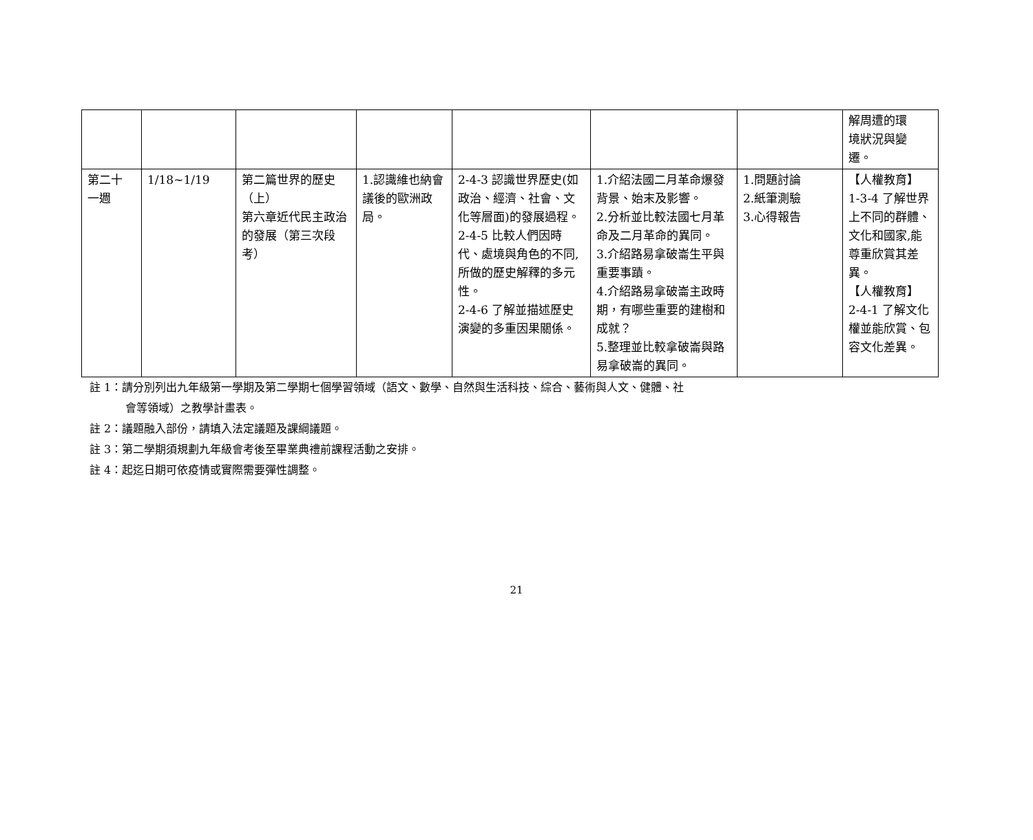| | | | | | | | 解周遭的環 境狀況與變 遷。 |
| 第二十 一週 | 1/18~1/19 | 第二篇世界的歷史（上） 第六章近代民主政治的發展（第三次段考） | 1.認識維也納會議後的歐洲政局。 | 2-4-3 認識世界歷史(如政治、經濟、社會、文化等層面)的發展過程。 2-4-5 比較人們因時代、處境與角色的不同,所做的歷史解釋的多元性。 2-4-6 了解並描述歷史演變的多重因果關係。 | 1.介紹法國二月革命爆發背景、始末及影響。 2.分析並比較法國七月革命及二月革命的異同。 3.介紹路易拿破崙生平與重要事蹟。 4.介紹路易拿破崙主政時期，有哪些重要的建樹和成就？ 5.整理並比較拿破崙與路易拿破崙的異同。 | 1.問題討論 2.紙筆測驗 3.心得報告 | 【人權教育】 1-3-4 了解世界上不同的群體、文化和國家,能尊重欣賞其差異。 【人權教育】 2-4-1 了解文化權並能欣賞、包容文化差異。 |
註 1：請分別列出九年級第一學期及第二學期七個學習領域（語文、數學、自然與生活科技、綜合、藝術與人文、健體、社
會等領域）之教學計畫表。
註 2：議題融入部份，請填入法定議題及課綱議題。
註 3：第二學期須規劃九年級會考後至畢業典禮前課程活動之安排。
註 4：起迄日期可依疫情或實際需要彈性調整。
21